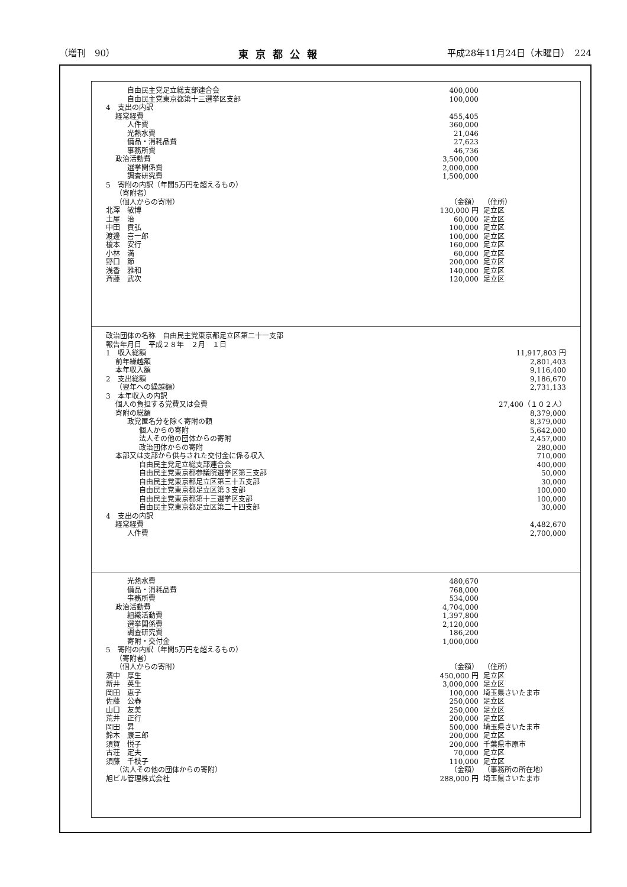（増刊　90） 東京都公報 平成28年11月24日（木曜日）　224
| 自由民主党足立総支部連合会 | 400,000 | |
| 自由民主党東京都第十三選挙区支部 | 100,000 | |
| 4 支出の内訳 | | |
| 経常経費 | 455,405 | |
| 人件費 | 360,000 | |
| 光熱水費 | 21,046 | |
| 備品・消耗品費 | 27,623 | |
| 事務所費 | 46,736 | |
| 政治活動費 | 3,500,000 | |
| 選挙関係費 | 2,000,000 | |
| 調査研究費 | 1,500,000 | |
| 5 寄附の内訳（年間5万円を超えるもの） | | |
| （寄附者） | | |
| （個人からの寄附） | （金額） | （住所） |
| 北澤 敏博 | 130,000 円 | 足立区 |
| 土屋 治 | 60,000 | 足立区 |
| 中田 貢弘 | 100,000 | 足立区 |
| 渡邊 喜一郎 | 100,000 | 足立区 |
| 榎本 安行 | 160,000 | 足立区 |
| 小林 満 | 60,000 | 足立区 |
| 野口 節 | 200,000 | 足立区 |
| 浅香 雅和 | 140,000 | 足立区 |
| 斉藤 武次 | 120,000 | 足立区 |
| 政治団体の名称 自由民主党東京都足立区第二十一支部 | |
| 報告年月日 平成２８年 ２月 １日 | |
| 1 収入総額 | 11,917,803 円 |
| 前年繰越額 | 2,801,403 |
| 本年収入額 | 9,116,400 |
| 2 支出総額 | 9,186,670 |
| （翌年への繰越額） | 2,731,133 |
| 3 本年収入の内訳 | |
| 個人の負担する党費又は会費 | 27,400（１０２人） |
| 寄附の総額 | 8,379,000 |
| 政党匿名分を除く寄附の額 | 8,379,000 |
| 個人からの寄附 | 5,642,000 |
| 法人その他の団体からの寄附 | 2,457,000 |
| 政治団体からの寄附 | 280,000 |
| 本部又は支部から供与された交付金に係る収入 | 710,000 |
| 自由民主党足立総支部連合会 | 400,000 |
| 自由民主党東京都参議院選挙区第三支部 | 50,000 |
| 自由民主党東京都足立区第三十五支部 | 30,000 |
| 自由民主党東京都足立区第３支部 | 100,000 |
| 自由民主党東京都第十三選挙区支部 | 100,000 |
| 自由民主党東京都足立区第二十四支部 | 30,000 |
| 4 支出の内訳 | |
| 経常経費 | 4,482,670 |
| 人件費 | 2,700,000 |
| 光熱水費 | 480,670 | |
| 備品・消耗品費 | 768,000 | |
| 事務所費 | 534,000 | |
| 政治活動費 | 4,704,000 | |
| 組織活動費 | 1,397,800 | |
| 選挙関係費 | 2,120,000 | |
| 調査研究費 | 186,200 | |
| 寄附・交付金 | 1,000,000 | |
| 5 寄附の内訳（年間5万円を超えるもの） | | |
| （寄附者） | | |
| （個人からの寄附） | （金額） | （住所） |
| 濱中 厚生 | 450,000 円 | 足立区 |
| 新井 英生 | 3,000,000 | 足立区 |
| 岡田 恵子 | 100,000 | 埼玉県さいたま市 |
| 佐藤 公春 | 250,000 | 足立区 |
| 山口 友美 | 250,000 | 足立区 |
| 荒井 正行 | 200,000 | 足立区 |
| 岡田 昇 | 500,000 | 埼玉県さいたま市 |
| 鈴木 康三郎 | 200,000 | 足立区 |
| 須賀 悦子 | 200,000 | 千葉県市原市 |
| 古荘 定夫 | 70,000 | 足立区 |
| 須藤 千枝子 | 110,000 | 足立区 |
| （法人その他の団体からの寄附） | （金額） | （事務所の所在地） |
| 旭ビル管理株式会社 | 288,000 円 | 埼玉県さいたま市 |